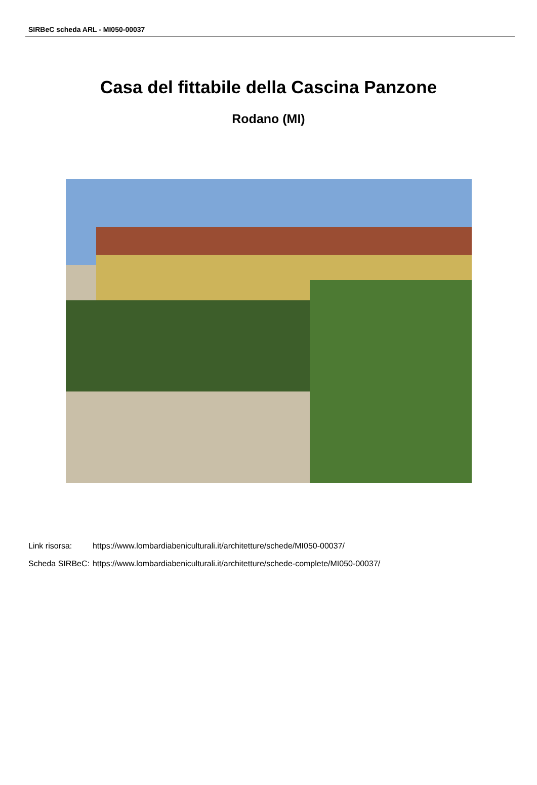SIRBeC scheda ARL - MI050-00037
Casa del fittabile della Cascina Panzone
Rodano (MI)
| Link risorsa: | https://www.lombardiabeniculturali.it/architetture/schede/MI050-00037/ |
| Scheda SIRBeC: | https://www.lombardiabeniculturali.it/architetture/schede-complete/MI050-00037/ |